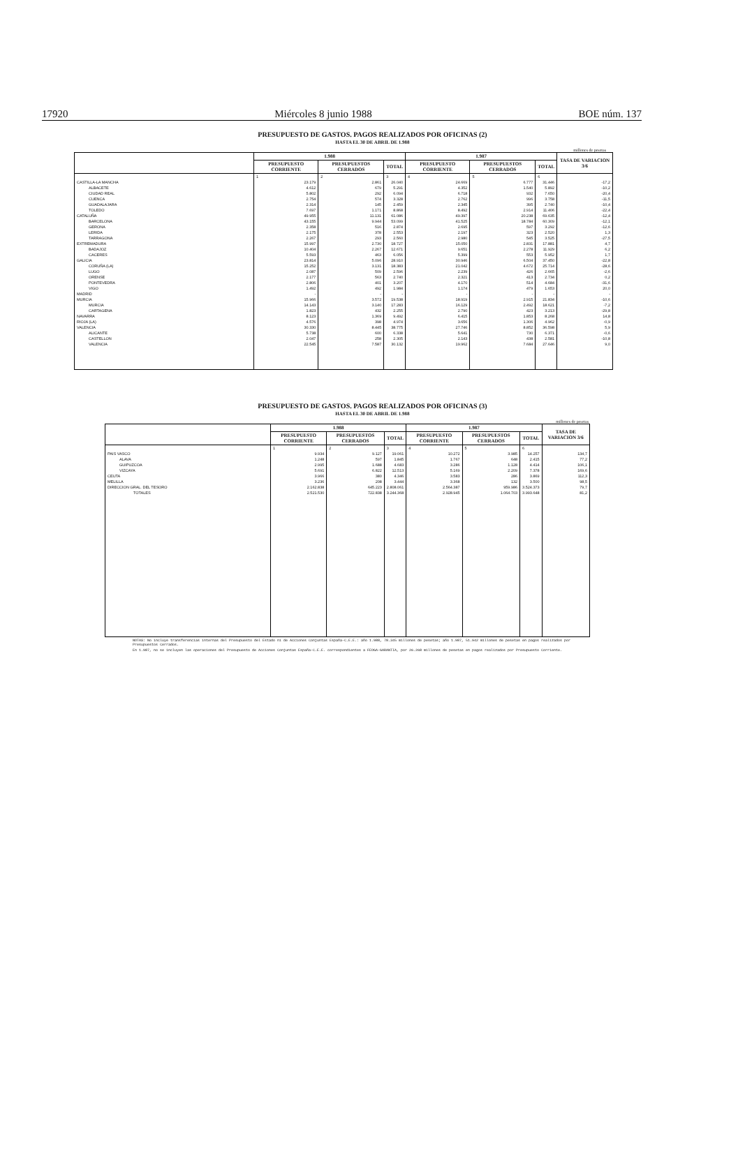17920 Miércoles 8 junio 1988 BOE núm. 137
PRESUPUESTO DE GASTOS. PAGOS REALIZADOS POR OFICINAS (2)
HASTA EL 30 DE ABRIL DE 1.988
millones de pesetas
| | 1.988 | | | 1.987 | | | TASA DE VARIACION 3/6 |
| --- | --- | --- | --- | --- | --- | --- | --- |
| | PRESUPUESTO CORRIENTE | PRESUPUESTOS CERRADOS | TOTAL | PRESUPUESTO CORRIENTE | PRESUPUESTOS CERRADOS | TOTAL | |
| | 1 | 2 | 3 | 4 | 5 | 6 | |
| CASTILLA-LA MANCHA | 23.179 | 2.861 | 26.040 | 24.669 | 6.777 | 31.446 | -17,2 |
| ALBACETE | 4.612 | 679 | 5.291 | 4.352 | 1.540 | 5.892 | -10,2 |
| CIUDAD REAL | 5.802 | 292 | 6.094 | 6.718 | 932 | 7.650 | -20,4 |
| CUENCA | 2.754 | 574 | 3.328 | 2.762 | 996 | 3.758 | -11,5 |
| GUADALAJARA | 2.314 | 145 | 2.459 | 2.345 | 395 | 2.740 | -10,4 |
| TOLEDO | 7.697 | 1.171 | 8.868 | 8.492 | 2.914 | 11.406 | -22,4 |
| CATALUÑA | 49.955 | 11.131 | 61.086 | 49.397 | 20.238 | 69.635 | -12,4 |
| BARCELONA | 43.155 | 9.944 | 53.099 | 41.525 | 18.784 | 60.309 | -12,1 |
| GERONA | 2.358 | 516 | 2.874 | 2.695 | 597 | 3.292 | -12,6 |
| LERIDA | 2.175 | 378 | 2.553 | 2.197 | 323 | 2.520 | 1,3 |
| TARRAGONA | 2.267 | 293 | 2.560 | 2.980 | 545 | 3.525 | -27,5 |
| EXTREMADURA | 15.997 | 2.730 | 18.727 | 15.050 | 2.831 | 17.881 | 4,7 |
| BADAJOZ | 10.404 | 2.267 | 12.671 | 9.651 | 2.278 | 11.929 | 6,2 |
| CACERES | 5.593 | 463 | 6.056 | 5.399 | 553 | 5.952 | 1,7 |
| GALICIA | 23.814 | 5.096 | 28.910 | 30.946 | 6.504 | 37.450 | -22,8 |
| CORUÑA (LA) | 15.252 | 3.131 | 18.383 | 21.042 | 4.672 | 25.714 | -28,6 |
| LUGO | 2.087 | 509 | 2.596 | 2.239 | 426 | 2.665 | -2,6 |
| ORENSE | 2.177 | 563 | 2.740 | 2.321 | 413 | 2.734 | 0,2 |
| PONTEVEDRA | 2.806 | 401 | 3.207 | 4.170 | 514 | 4.684 | -31,6 |
| VIGO | 1.492 | 492 | 1.984 | 1.174 | 479 | 1.653 | 20,0 |
| MADRID | - | - | - | - | - | - | - |
| MURCIA | 15.966 | 3.572 | 19.538 | 18.919 | 2.915 | 21.834 | -10,6 |
| MURCIA | 14.143 | 3.140 | 17.283 | 16.129 | 2.492 | 18.621 | -7,2 |
| CARTAGENA | 1.823 | 432 | 2.255 | 2.790 | 423 | 3.213 | -29,8 |
| NAVARRA | 8.123 | 1.369 | 9.492 | 6.415 | 1.853 | 8.268 | 14,8 |
| RIOJA (LA) | 4.576 | 398 | 4.974 | 3.656 | 1.306 | 4.962 | -0,9 |
| VALENCIA | 30.330 | 8.445 | 38.775 | 27.746 | 8.852 | 36.598 | 5,9 |
| ALICANTE | 5.738 | 600 | 6.338 | 5.641 | 730 | 6.371 | -0,6 |
| CASTELLON | 2.047 | 258 | 2.305 | 2.143 | 438 | 2.581 | -10,8 |
| VALENCIA | 22.545 | 7.587 | 30.132 | 19.962 | 7.684 | 27.646 | 9,0 |
PRESUPUESTO DE GASTOS. PAGOS REALIZADOS POR OFICINAS (3)
HASTA EL 30 DE ABRIL DE 1.988
millones de pesetas
| | 1.988 | | | 1.987 | | | TASA DE VARIACION 3/6 |
| --- | --- | --- | --- | --- | --- | --- | --- |
| | PRESUPUESTO CORRIENTE | PRESUPUESTOS CERRADOS | TOTAL | PRESUPUESTO CORRIENTE | PRESUPUESTOS CERRADOS | TOTAL | |
| | 1 | 2 | 3 | 4 | 5 | 6 | |
| PAIS VASCO | 9.934 | 9.127 | 19.061 | 10.272 | 3.985 | 14.257 | 134,7 |
| ALAVA | 1.248 | 597 | 1.845 | 1.767 | 648 | 2.415 | 77,2 |
| GUIPUZCOA | 2.995 | 1.688 | 4.683 | 3.286 | 1.128 | 4.414 | 106,1 |
| VIZCAYA | 5.691 | 6.822 | 12.513 | 5.169 | 2.209 | 7.378 | 169,6 |
| CEUTA | 3.966 | 380 | 4.346 | 3.583 | 286 | 3.869 | 112,3 |
| MELILLA | 3.236 | 208 | 3.444 | 3.368 | 132 | 3.500 | 98,5 |
| DIRECCION GRAL. DEL TESORO | 2.162.838 | 645.223 | 2.808.061 | 2.564.387 | 959.986 | 3.524.373 | 79,7 |
| TOTALES | 2.521.530 | 722.838 | 3.244.368 | 2.928.945 | 1.064.703 | 3.993.648 | 81,2 |
NOTAS: No incluye transferencias internas del Presupuesto del Estado ni de Acciones Conjuntas España-C.E.E.: año 1.988, 78.345 millones de pesetas; año 1.987, 51.942 millones de pesetas en pagos realizados por Presupuestos Cerrados.
En 1.987, no se incluyen las operaciones del Presupuesto de Acciones Conjuntas España-C.E.E. correspondientes a FEOGA-GARANTIA, por 26.268 millones de pesetas en pagos realizados por Presupuesto Corriente.